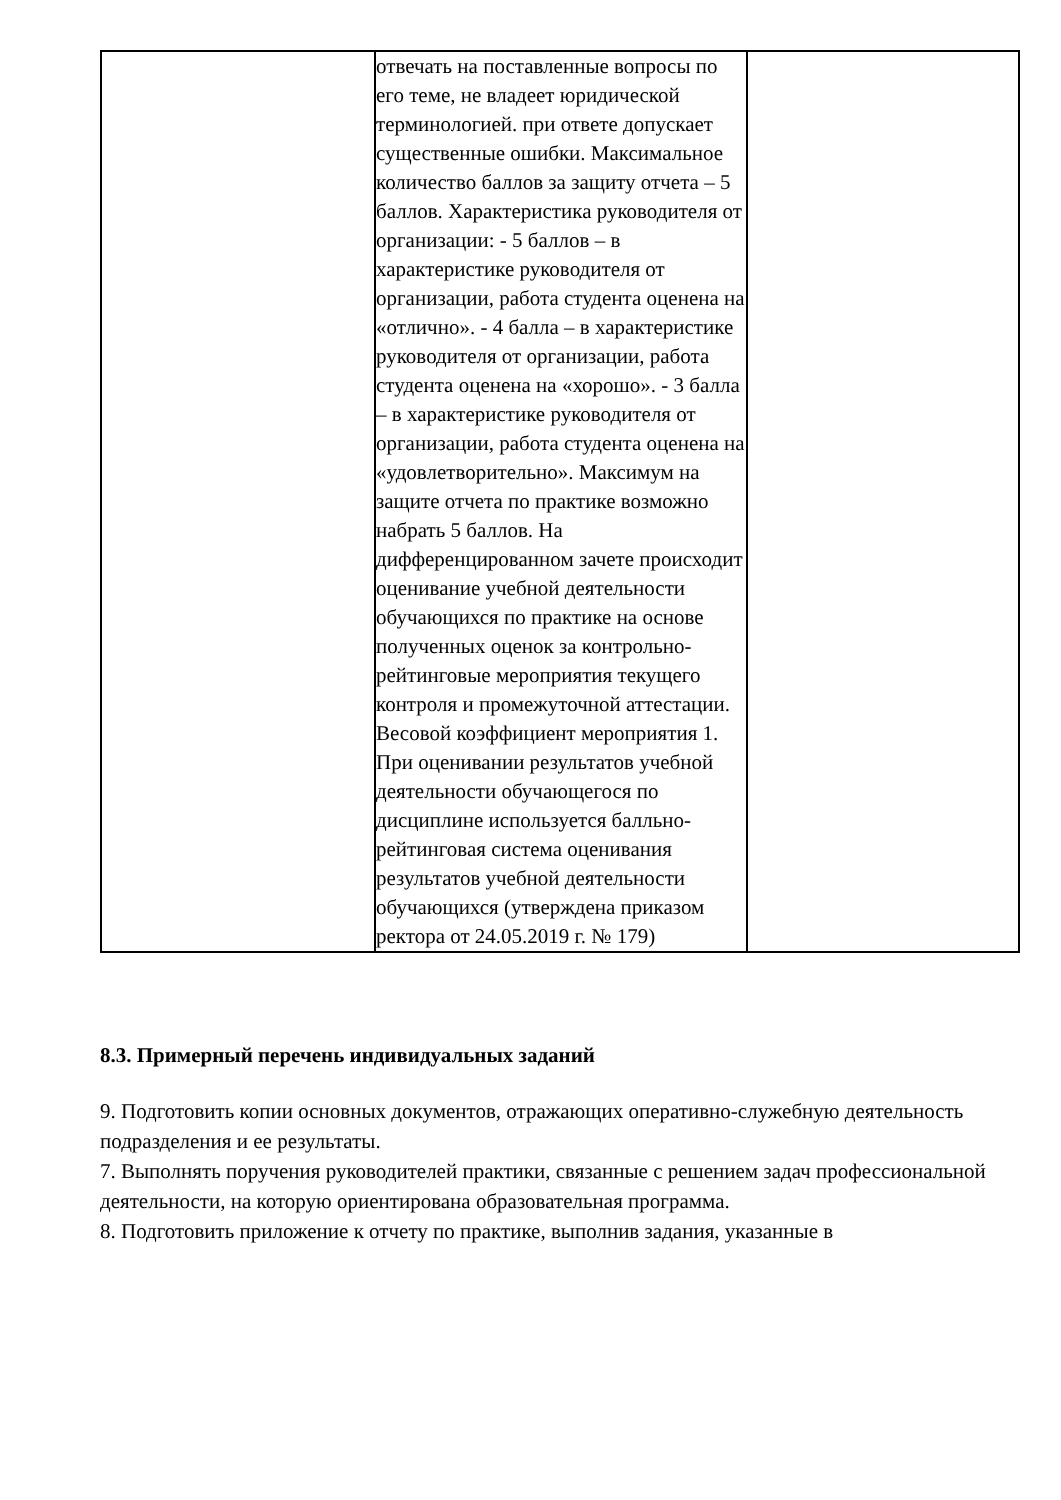| | отвечать на поставленные вопросы по его теме, не владеет юридической терминологией. при ответе допускает существенные ошибки. Максимальное количество баллов за защиту отчета – 5 баллов. Характеристика руководителя от организации: - 5 баллов – в характеристике руководителя от организации, работа студента оценена на «отлично». - 4 балла – в характеристике руководителя от организации, работа студента оценена на «хорошо». - 3 балла – в характеристике руководителя от организации, работа студента оценена на «удовлетворительно». Максимум на защите отчета по практике возможно набрать 5 баллов. На дифференцированном зачете происходит оценивание учебной деятельности обучающихся по практике на основе полученных оценок за контрольно-рейтинговые мероприятия текущего контроля и промежуточной аттестации. Весовой коэффициент мероприятия 1. При оценивании результатов учебной деятельности обучающегося по дисциплине используется балльно-рейтинговая система оценивания результатов учебной деятельности обучающихся (утверждена приказом ректора от 24.05.2019 г. № 179) | |
8.3. Примерный перечень индивидуальных заданий
9. Подготовить копии основных документов, отражающих оперативно-служебную деятельность подразделения и ее результаты.
7. Выполнять поручения руководителей практики, связанные с решением задач профессиональной деятельности, на которую ориентирована образовательная программа.
8. Подготовить приложение к отчету по практике, выполнив задания, указанные в